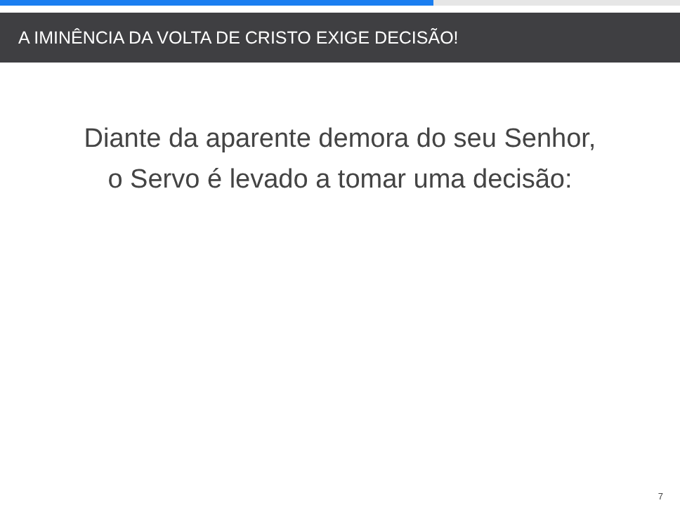A IMINÊNCIA DA VOLTA DE CRISTO EXIGE DECISÃO!
Diante da aparente demora do seu Senhor, o Servo é levado a tomar uma decisão:
7